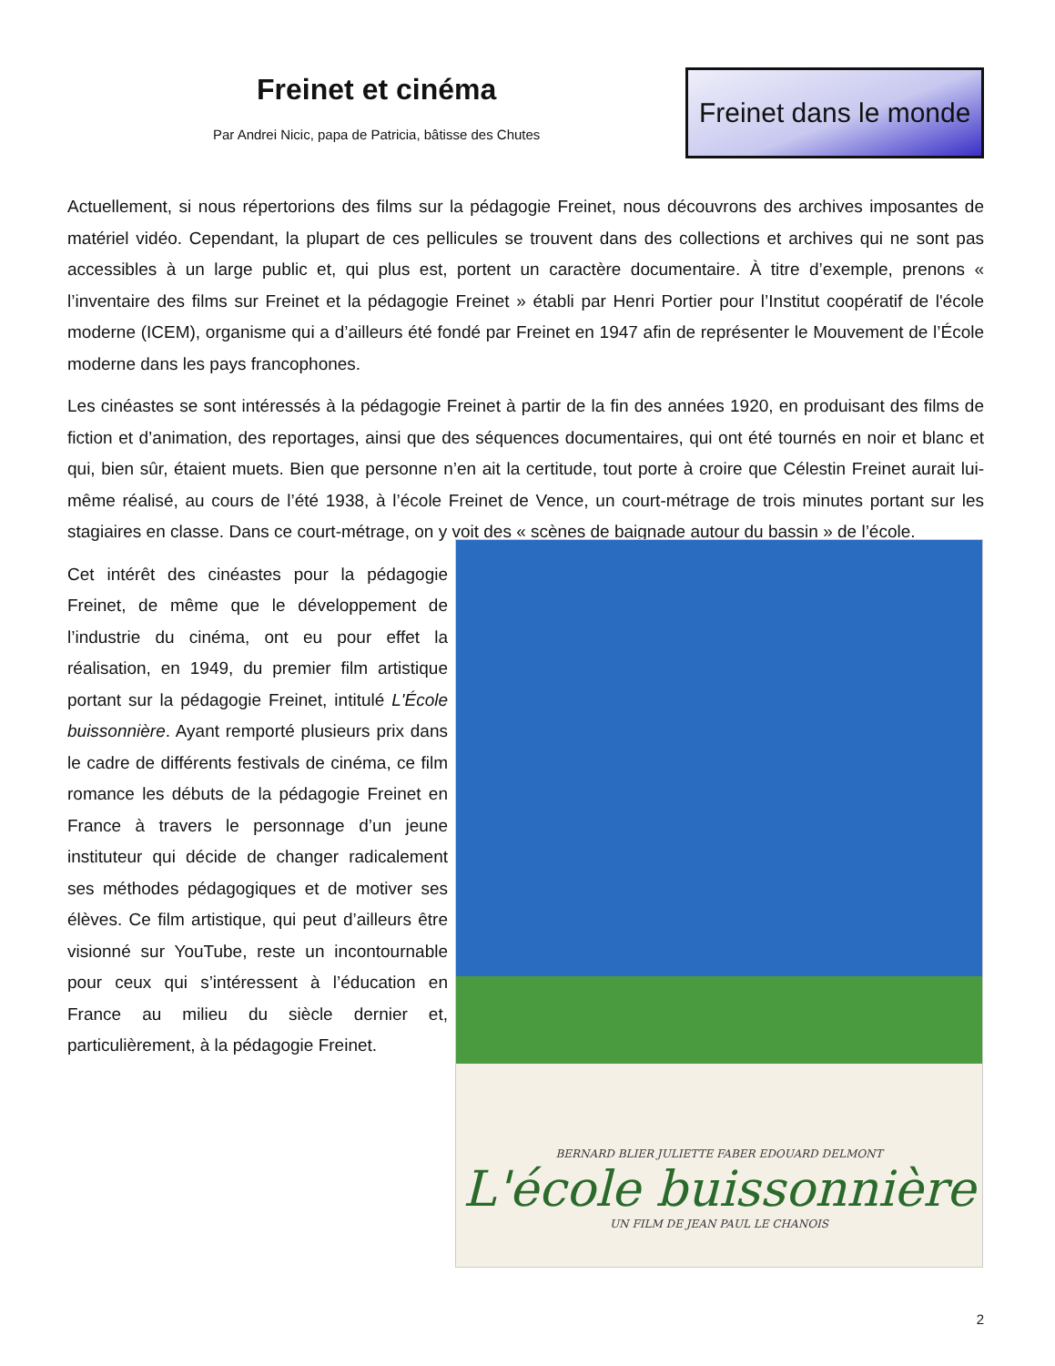Freinet et cinéma
Par Andrei Nicic, papa de Patricia, bâtisse des Chutes
Freinet dans le monde
Actuellement, si nous répertorions des films sur la pédagogie Freinet, nous découvrons des archives imposantes de matériel vidéo. Cependant, la plupart de ces pellicules se trouvent dans des collections et archives qui ne sont pas accessibles à un large public et, qui plus est, portent un caractère documentaire. À titre d’exemple, prenons « l’inventaire des films sur Freinet et la pédagogie Freinet » établi par Henri Portier pour l’Institut coopératif de l'école moderne (ICEM), organisme qui a d’ailleurs été fondé par Freinet en 1947 afin de représenter le Mouvement de l’École moderne dans les pays francophones.
Les cinéastes se sont intéressés à la pédagogie Freinet à partir de la fin des années 1920, en produisant des films de fiction et d’animation, des reportages, ainsi que des séquences documentaires, qui ont été tournés en noir et blanc et qui, bien sûr, étaient muets. Bien que personne n’en ait la certitude, tout porte à croire que Célestin Freinet aurait lui-même réalisé, au cours de l’été 1938, à l’école Freinet de Vence, un court-métrage de trois minutes portant sur les stagiaires en classe. Dans ce court-métrage, on y voit des « scènes de baignade autour du bassin » de l’école.
Cet intérêt des cinéastes pour la pédagogie Freinet, de même que le développement de l’industrie du cinéma, ont eu pour effet la réalisation, en 1949, du premier film artistique portant sur la pédagogie Freinet, intitulé L'École buissonnière. Ayant remporté plusieurs prix dans le cadre de différents festivals de cinéma, ce film romance les débuts de la pédagogie Freinet en France à travers le personnage d’un jeune instituteur qui décide de changer radicalement ses méthodes pédagogiques et de motiver ses élèves. Ce film artistique, qui peut d’ailleurs être visionné sur YouTube, reste un incontournable pour ceux qui s’intéressent à l’éducation en France au milieu du siècle dernier et, particulièrement, à la pédagogie Freinet.
BERNARD BLIER JULIETTE FABER EDOUARD DELMONT
L'école buissonnière
UN FILM DE JEAN PAUL LE CHANOIS
2